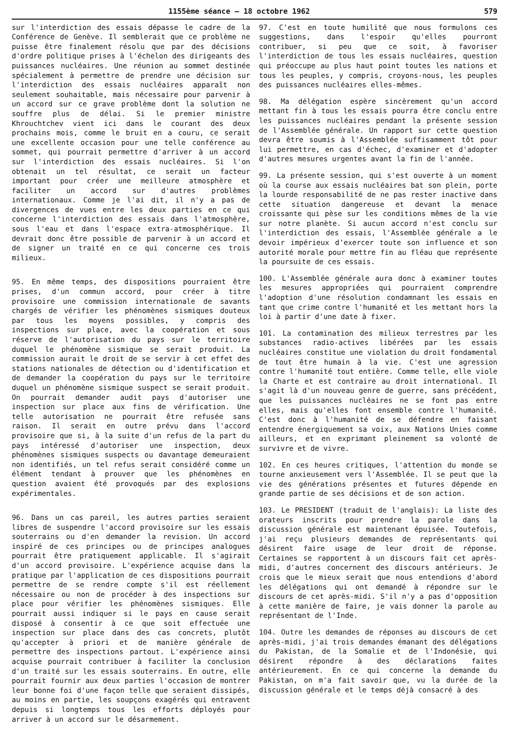1155ème séance — 18 octobre 1962 579
sur l'interdiction des essais dépasse le cadre de la Conférence de Genève. Il semblerait que ce problème ne puisse être finalement résolu que par des décisions d'ordre politique prises à l'échelon des dirigeants des puissances nucléaires. Une réunion au sommet destinée spécialement à permettre de prendre une décision sur l'interdiction des essais nucléaires apparaît non seulement souhaitable, mais nécessaire pour parvenir à un accord sur ce grave problème dont la solution ne souffre plus de délai. Si le premier ministre Khrouchtchev vient ici dans le courant des deux prochains mois, comme le bruit en a couru, ce serait une excellente occasion pour une telle conférence au sommet, qui pourrait permettre d'arriver à un accord sur l'interdiction des essais nucléaires. Si l'on obtenait un tel résultat, ce serait un facteur important pour créer une meilleure atmosphère et faciliter un accord sur d'autres problèmes internationaux. Comme je l'ai dit, il n'y a pas de divergences de vues entre les deux parties en ce qui concerne l'interdiction des essais dans l'atmosphère, sous l'eau et dans l'espace extra-atmosphérique. Il devrait donc être possible de parvenir à un accord et de signer un traité en ce qui concerne ces trois milieux.
95. En même temps, des dispositions pourraient être prises, d'un commun accord, pour créer à titre provisoire une commission internationale de savants chargés de vérifier les phénomènes sismiques douteux par tous les moyens possibles, y compris des inspections sur place, avec la coopération et sous réserve de l'autorisation du pays sur le territoire duquel le phénomène sismique se serait produit. La commission aurait le droit de se servir à cet effet des stations nationales de détection ou d'identification et de demander la coopération du pays sur le territoire duquel un phénomène sismique suspect se serait produit. On pourrait demander audit pays d'autoriser une inspection sur place aux fins de vérification. Une telle autorisation ne pourrait être refusée sans raison. Il serait en outre prévu dans l'accord provisoire que si, à la suite d'un refus de la part du pays intéressé d'autoriser une inspection, deux phénomènes sismiques suspects ou davantage demeuraient non identifiés, un tel refus serait considéré comme un élément tendant à prouver que les phénomènes en question avaient été provoqués par des explosions expérimentales.
96. Dans un cas pareil, les autres parties seraient libres de suspendre l'accord provisoire sur les essais souterrains ou d'en demander la revision. Un accord inspiré de ces principes ou de principes analogues pourrait être pratiquement applicable. Il s'agirait d'un accord provisoire. L'expérience acquise dans la pratique par l'application de ces dispositions pourrait permettre de se rendre compte s'il est réellement nécessaire ou non de procéder à des inspections sur place pour vérifier les phénomènes sismiques. Elle pourrait aussi indiquer si le pays en cause serait disposé à consentir à ce que soit effectuée une inspection sur place dans des cas concrets, plutôt qu'accepter à priori et de manière générale de permettre des inspections partout. L'expérience ainsi acquise pourrait contribuer à faciliter la conclusion d'un traité sur les essais souterrains. En outre, elle pourrait fournir aux deux parties l'occasion de montrer leur bonne foi d'une façon telle que seraient dissipés, au moins en partie, les soupçons exagérés qui entravent depuis si longtemps tous les efforts déployés pour arriver à un accord sur le désarmement.
97. C'est en toute humilité que nous formulons ces suggestions, dans l'espoir qu'elles pourront contribuer, si peu que ce soit, à favoriser l'interdiction de tous les essais nucléaires, question qui préoccupe au plus haut point toutes les nations et tous les peuples, y compris, croyons-nous, les peuples des puissances nucléaires elles-mêmes.
98. Ma délégation espère sincèrement qu'un accord mettant fin à tous les essais pourra être conclu entre les puissances nucléaires pendant la présente session de l'Assemblée générale. Un rapport sur cette question devra être soumis à l'Assemblée suffisamment tôt pour lui permettre, en cas d'échec, d'examiner et d'adopter d'autres mesures urgentes avant la fin de l'année.
99. La présente session, qui s'est ouverte à un moment où la course aux essais nucléaires bat son plein, porte la lourde responsabilité de ne pas rester inactive dans cette situation dangereuse et devant la menace croissante qui pèse sur les conditions mêmes de la vie sur notre planète. Si aucun accord n'est conclu sur l'interdiction des essais, l'Assemblée générale a le devoir impérieux d'exercer toute son influence et son autorité morale pour mettre fin au fléau que représente la poursuite de ces essais.
100. L'Assemblée générale aura donc à examiner toutes les mesures appropriées qui pourraient comprendre l'adoption d'une résolution condamnant les essais en tant que crime contre l'humanité et les mettant hors la loi à partir d'une date à fixer.
101. La contamination des milieux terrestres par les substances radio-actives libérées par les essais nucléaires constitue une violation du droit fondamental de tout être humain à la vie. C'est une agression contre l'humanité tout entière. Comme telle, elle viole la Charte et est contraire au droit international. Il s'agit là d'un nouveau genre de guerre, sans précédent, que les puissances nucléaires ne se font pas entre elles, mais qu'elles font ensemble contre l'humanité. C'est donc à l'humanité de se défendre en faisant entendre énergiquement sa voix, aux Nations Unies comme ailleurs, et en exprimant pleinement sa volonté de survivre et de vivre.
102. En ces heures critiques, l'attention du monde se tourne anxieusement vers l'Assemblée. Il se peut que la vie des générations présentes et futures dépende en grande partie de ses décisions et de son action.
103. Le PRESIDENT (traduit de l'anglais): La liste des orateurs inscrits pour prendre la parole dans la discussion générale est maintenant épuisée. Toutefois, j'ai reçu plusieurs demandes de représentants qui désirent faire usage de leur droit de réponse. Certaines se rapportent à un discours fait cet après-midi, d'autres concernent des discours antérieurs. Je crois que le mieux serait que nous entendions d'abord les délégations qui ont demandé à répondre sur le discours de cet après-midi. S'il n'y a pas d'opposition à cette manière de faire, je vais donner la parole au représentant de l'Inde.
104. Outre les demandes de réponses au discours de cet après-midi, j'ai trois demandes émanant des délégations du Pakistan, de la Somalie et de l'Indonésie, qui désirent répondre à des déclarations faites antérieurement. En ce qui concerne la demande du Pakistan, on m'a fait savoir que, vu la durée de la discussion générale et le temps déjà consacré à des